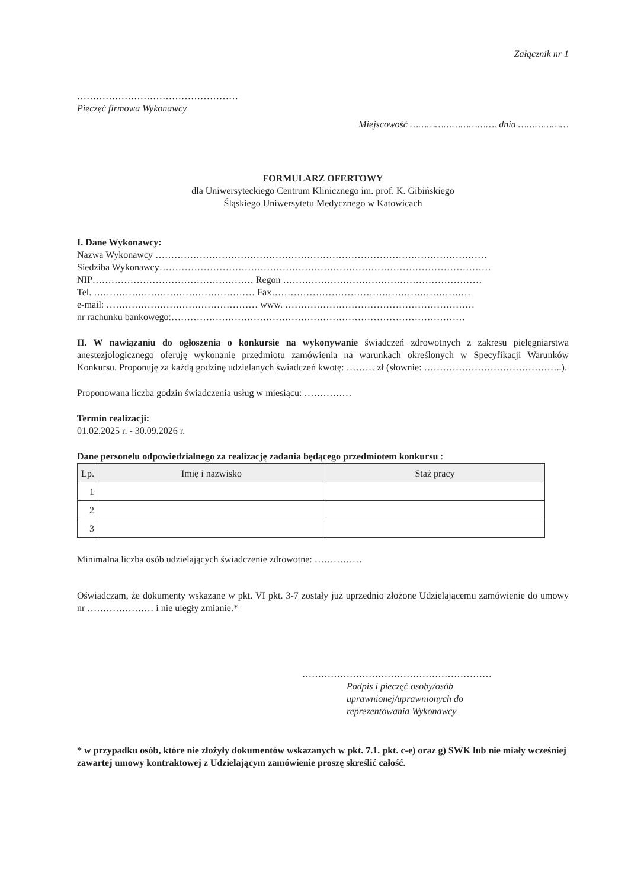Załącznik nr 1
……………………………………………
Pieczęć firmowa Wykonawcy
Miejscowość …………………………. dnia ………………
FORMULARZ OFERTOWY
dla Uniwersyteckiego Centrum Klinicznego im. prof. K. Gibińskiego
Śląskiego Uniwersytetu Medycznego w Katowicach
I. Dane Wykonawcy:
Nazwa Wykonawcy ……………………………………………………………………………………………
Siedziba Wykonawcy……………………………………………………………………………………………
NIP…………………………………………… Regon ………………………………………………………
Tel. …………………………………………… Fax………………………………………………………
e-mail: ………………………………………… www. ……………………………………………………
nr rachunku bankowego:…………………………………………………………………………………
II. W nawiązaniu do ogłoszenia o konkursie na wykonywanie świadczeń zdrowotnych z zakresu pielęgniarstwa anestezjologicznego oferuję wykonanie przedmiotu zamówienia na warunkach określonych w Specyfikacji Warunków Konkursu. Proponuję za każdą godzinę udzielanych świadczeń kwotę: ……… zł (słownie: ……………………………………..).
Proponowana liczba godzin świadczenia usług w miesiącu: ……………
Termin realizacji:
01.02.2025 r. - 30.09.2026 r.
Dane personelu odpowiedzialnego za realizację zadania będącego przedmiotem konkursu :
| Lp. | Imię i nazwisko | Staż pracy |
| --- | --- | --- |
| 1 | | |
| 2 | | |
| 3 | | |
Minimalna liczba osób udzielających świadczenie zdrowotne: ……………
Oświadczam, że dokumenty wskazane w pkt. VI pkt. 3-7 zostały już uprzednio złożone Udzielającemu zamówienie do umowy nr ………………… i nie uległy zmianie.*
……………………………………………………
Podpis i pieczęć osoby/osób
uprawnionej/uprawnionych do
reprezentowania Wykonawcy
* w przypadku osób, które nie złożyły dokumentów wskazanych w pkt. 7.1. pkt. c-e) oraz g) SWK lub nie miały wcześniej zawartej umowy kontraktowej z Udzielającym zamówienie proszę skreślić całość.